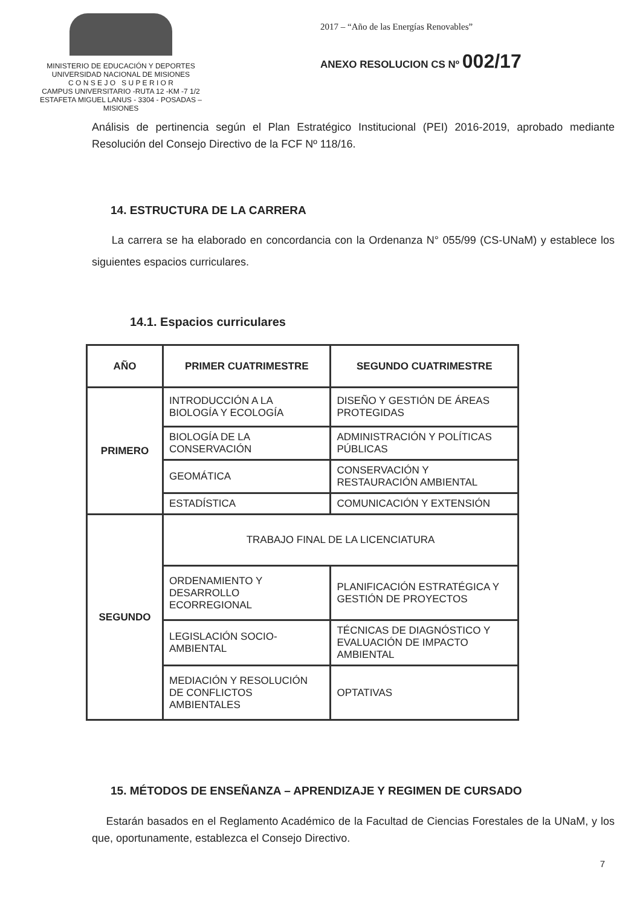MINISTERIO DE EDUCACIÓN Y DEPORTES
UNIVERSIDAD NACIONAL DE MISIONES
C O N S E J O S U P E R I O R
CAMPUS UNIVERSITARIO -RUTA 12 -KM -7 1/2
ESTAFETA MIGUEL LANUS - 3304 - POSADAS – MISIONES
2017 – “Año de las Energías Renovables”
ANEXO RESOLUCION CS Nº 002/17
Análisis de pertinencia según el Plan Estratégico Institucional (PEI) 2016-2019, aprobado mediante Resolución del Consejo Directivo de la FCF Nº 118/16.
14. ESTRUCTURA DE LA CARRERA
La carrera se ha elaborado en concordancia con la Ordenanza N° 055/99 (CS-UNaM) y establece los siguientes espacios curriculares.
14.1. Espacios curriculares
| AÑO | PRIMER CUATRIMESTRE | SEGUNDO CUATRIMESTRE |
| --- | --- | --- |
| PRIMERO | INTRODUCCIÓN A LA BIOLOGÍA Y ECOLOGÍA | DISEÑO Y GESTIÓN DE ÁREAS PROTEGIDAS |
| | BIOLOGÍA DE LA CONSERVACIÓN | ADMINISTRACIÓN Y POLÍTICAS PÚBLICAS |
| | GEOMÁTICA | CONSERVACIÓN Y RESTAURACIÓN AMBIENTAL |
| | ESTADÍSTICA | COMUNICACIÓN Y EXTENSIÓN |
| SEGUNDO | TRABAJO FINAL DE LA LICENCIATURA | |
| | ORDENAMIENTO Y DESARROLLO ECORREGIONAL | PLANIFICACIÓN ESTRATÉGICA Y GESTIÓN DE PROYECTOS |
| | LEGISLACIÓN SOCIO-AMBIENTAL | TÉCNICAS DE DIAGNÓSTICO Y EVALUACIÓN DE IMPACTO AMBIENTAL |
| | MEDIACIÓN Y RESOLUCIÓN DE CONFLICTOS AMBIENTALES | OPTATIVAS |
15. MÉTODOS DE ENSEÑANZA – APRENDIZAJE Y REGIMEN DE CURSADO
Estarán basados en el Reglamento Académico de la Facultad de Ciencias Forestales de la UNaM, y los que, oportunamente, establezca el Consejo Directivo.
7